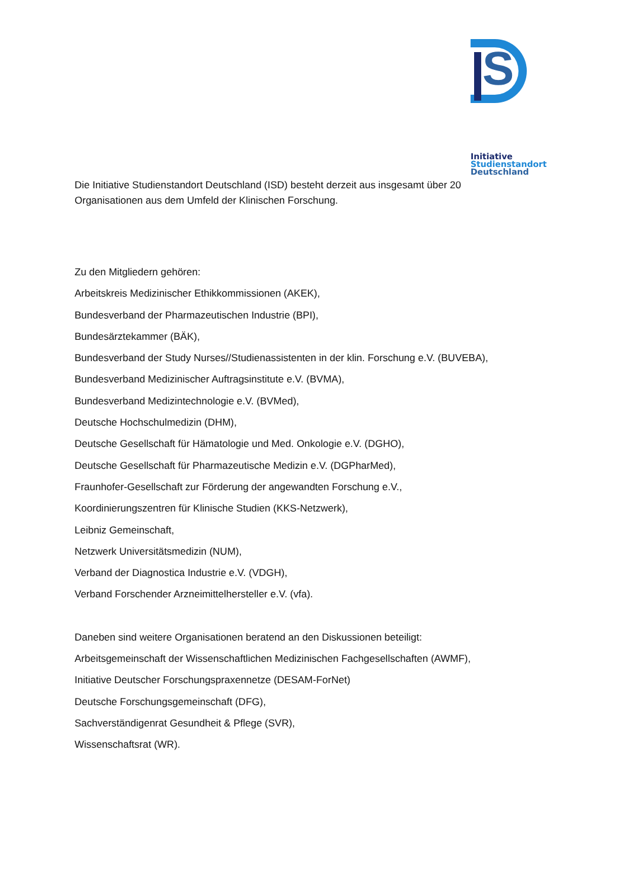S
Initiative
Studienstandort
Deutschland
Die Initiative Studienstandort Deutschland (ISD) besteht derzeit aus insgesamt über 20
Organisationen aus dem Umfeld der Klinischen Forschung.
Zu den Mitgliedern gehören:
Arbeitskreis Medizinischer Ethikkommissionen (AKEK),
Bundesverband der Pharmazeutischen Industrie (BPI),
Bundesärztekammer (BÄK),
Bundesverband der Study Nurses//Studienassistenten in der klin. Forschung e.V. (BUVEBA),
Bundesverband Medizinischer Auftragsinstitute e.V. (BVMA),
Bundesverband Medizintechnologie e.V. (BVMed),
Deutsche Hochschulmedizin (DHM),
Deutsche Gesellschaft für Hämatologie und Med. Onkologie e.V. (DGHO),
Deutsche Gesellschaft für Pharmazeutische Medizin e.V. (DGPharMed),
Fraunhofer-Gesellschaft zur Förderung der angewandten Forschung e.V.,
Koordinierungszentren für Klinische Studien (KKS-Netzwerk),
Leibniz Gemeinschaft,
Netzwerk Universitätsmedizin (NUM),
Verband der Diagnostica Industrie e.V. (VDGH),
Verband Forschender Arzneimittelhersteller e.V. (vfa).
Daneben sind weitere Organisationen beratend an den Diskussionen beteiligt:
Arbeitsgemeinschaft der Wissenschaftlichen Medizinischen Fachgesellschaften (AWMF),
Initiative Deutscher Forschungspraxennetze (DESAM-ForNet)
Deutsche Forschungsgemeinschaft (DFG),
Sachverständigenrat Gesundheit & Pflege (SVR),
Wissenschaftsrat (WR).